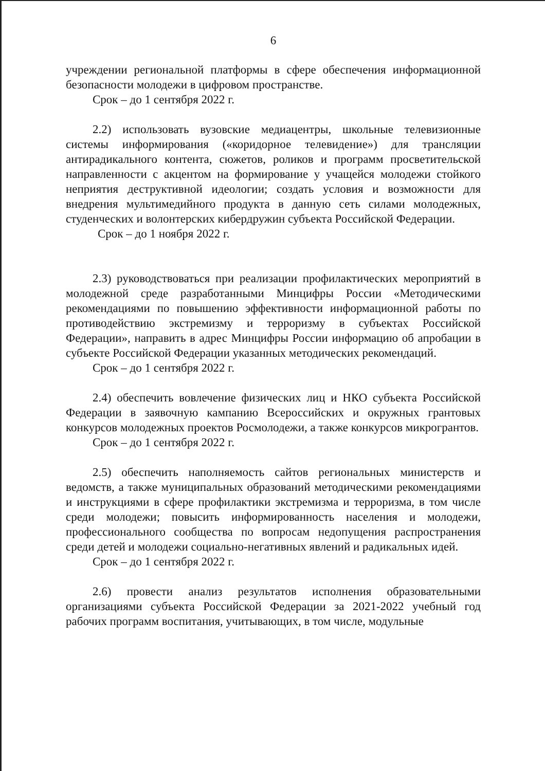6
учреждении региональной платформы в сфере обеспечения информационной безопасности молодежи в цифровом пространстве.
Срок – до 1 сентября 2022 г.
2.2) использовать вузовские медиацентры, школьные телевизионные системы информирования («коридорное телевидение») для трансляции антирадикального контента, сюжетов, роликов и программ просветительской направленности с акцентом на формирование у учащейся молодежи стойкого неприятия деструктивной идеологии; создать условия и возможности для внедрения мультимедийного продукта в данную сеть силами молодежных, студенческих и волонтерских кибердружин субъекта Российской Федерации.
Срок – до 1 ноября 2022 г.
2.3) руководствоваться при реализации профилактических мероприятий в молодежной среде разработанными Минцифры России «Методическими рекомендациями по повышению эффективности информационной работы по противодействию экстремизму и терроризму в субъектах Российской Федерации», направить в адрес Минцифры России информацию об апробации в субъекте Российской Федерации указанных методических рекомендаций.
Срок – до 1 сентября 2022 г.
2.4) обеспечить вовлечение физических лиц и НКО субъекта Российской Федерации в заявочную кампанию Всероссийских и окружных грантовых конкурсов молодежных проектов Росмолодежи, а также конкурсов микрогрантов.
Срок – до 1 сентября 2022 г.
2.5) обеспечить наполняемость сайтов региональных министерств и ведомств, а также муниципальных образований методическими рекомендациями и инструкциями в сфере профилактики экстремизма и терроризма, в том числе среди молодежи; повысить информированность населения и молодежи, профессионального сообщества по вопросам недопущения распространения среди детей и молодежи социально-негативных явлений и радикальных идей.
Срок – до 1 сентября 2022 г.
2.6) провести анализ результатов исполнения образовательными организациями субъекта Российской Федерации за 2021-2022 учебный год рабочих программ воспитания, учитывающих, в том числе, модульные